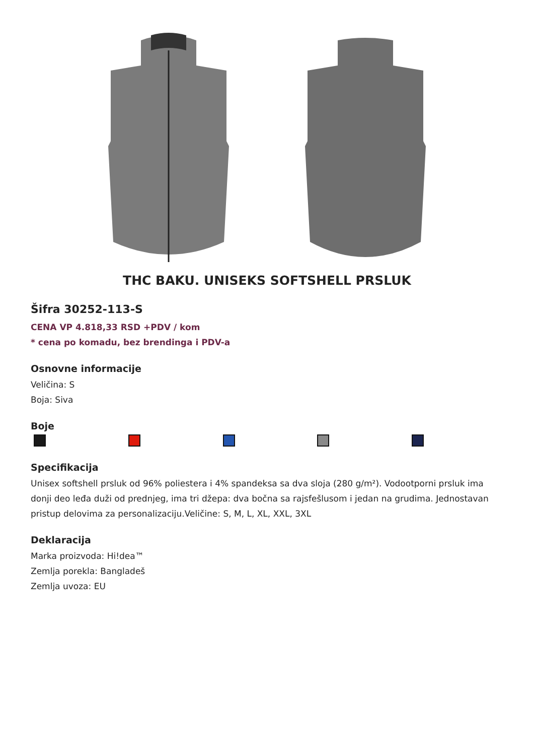THC BAKU. UNISEKS SOFTSHELL PRSLUK
Šifra 30252-113-S
CENA VP 4.818,33 RSD +PDV / kom
* cena po komadu, bez brendinga i PDV-a
Osnovne informacije
Veličina: S
Boja: Siva
Boje
Specifikacija
Unisex softshell prsluk od 96% poliestera i 4% spandeksa sa dva sloja (280 g/m²). Vodootporni prsluk ima donji deo leđa duži od prednjeg, ima tri džepa: dva bočna sa rajsfešlusom i jedan na grudima. Jednostavan pristup delovima za personalizaciju.Veličine: S, M, L, XL, XXL, 3XL
Deklaracija
Marka proizvoda: Hi!dea™
Zemlja porekla: Bangladeš
Zemlja uvoza: EU